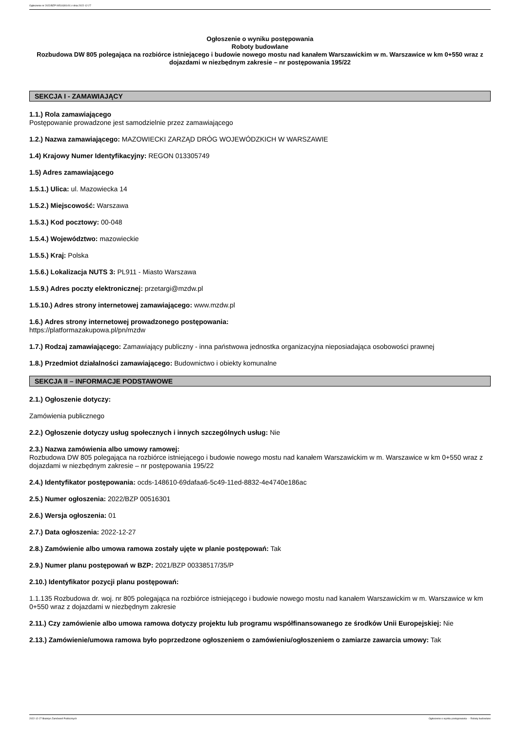Ogłoszenie nr 2022/BZP 00516301/01 z dnia 2022-12-27
Ogłoszenie o wyniku postępowania
Roboty budowlane
Rozbudowa DW 805 polegająca na rozbiórce istniejącego i budowie nowego mostu nad kanałem Warszawickim w m. Warszawice w km 0+550 wraz z dojazdami w niezbędnym zakresie – nr postępowania 195/22
SEKCJA I - ZAMAWIAJĄCY
1.1.) Rola zamawiającego
Postępowanie prowadzone jest samodzielnie przez zamawiającego
1.2.) Nazwa zamawiającego: MAZOWIECKI ZARZĄD DRÓG WOJEWÓDZKICH W WARSZAWIE
1.4) Krajowy Numer Identyfikacyjny: REGON 013305749
1.5) Adres zamawiającego
1.5.1.) Ulica: ul. Mazowiecka 14
1.5.2.) Miejscowość: Warszawa
1.5.3.) Kod pocztowy: 00-048
1.5.4.) Województwo: mazowieckie
1.5.5.) Kraj: Polska
1.5.6.) Lokalizacja NUTS 3: PL911 - Miasto Warszawa
1.5.9.) Adres poczty elektronicznej: przetargi@mzdw.pl
1.5.10.) Adres strony internetowej zamawiającego: www.mzdw.pl
1.6.) Adres strony internetowej prowadzonego postępowania:
https://platformazakupowa.pl/pn/mzdw
1.7.) Rodzaj zamawiającego: Zamawiający publiczny - inna państwowa jednostka organizacyjna nieposiadająca osobowości prawnej
1.8.) Przedmiot działalności zamawiającego: Budownictwo i obiekty komunalne
SEKCJA II – INFORMACJE PODSTAWOWE
2.1.) Ogłoszenie dotyczy:
Zamówienia publicznego
2.2.) Ogłoszenie dotyczy usług społecznych i innych szczególnych usług: Nie
2.3.) Nazwa zamówienia albo umowy ramowej:
Rozbudowa DW 805 polegająca na rozbiórce istniejącego i budowie nowego mostu nad kanałem Warszawickim w m. Warszawice w km 0+550 wraz z dojazdami w niezbędnym zakresie – nr postępowania 195/22
2.4.) Identyfikator postępowania: ocds-148610-69dafaa6-5c49-11ed-8832-4e4740e186ac
2.5.) Numer ogłoszenia: 2022/BZP 00516301
2.6.) Wersja ogłoszenia: 01
2.7.) Data ogłoszenia: 2022-12-27
2.8.) Zamówienie albo umowa ramowa zostały ujęte w planie postępowań: Tak
2.9.) Numer planu postępowań w BZP: 2021/BZP 00338517/35/P
2.10.) Identyfikator pozycji planu postępowań:
1.1.135 Rozbudowa dr. woj. nr 805 polegająca na rozbiórce istniejącego i budowie nowego mostu nad kanałem Warszawickim w m. Warszawice w km 0+550 wraz z dojazdami w niezbędnym zakresie
2.11.) Czy zamówienie albo umowa ramowa dotyczy projektu lub programu współfinansowanego ze środków Unii Europejskiej: Nie
2.13.) Zamówienie/umowa ramowa było poprzedzone ogłoszeniem o zamówieniu/ogłoszeniem o zamiarze zawarcia umowy: Tak
2022-12-27 Biuletyn Zamówień Publicznych Ogłoszenie o wyniku postępowania - - Roboty budowlane